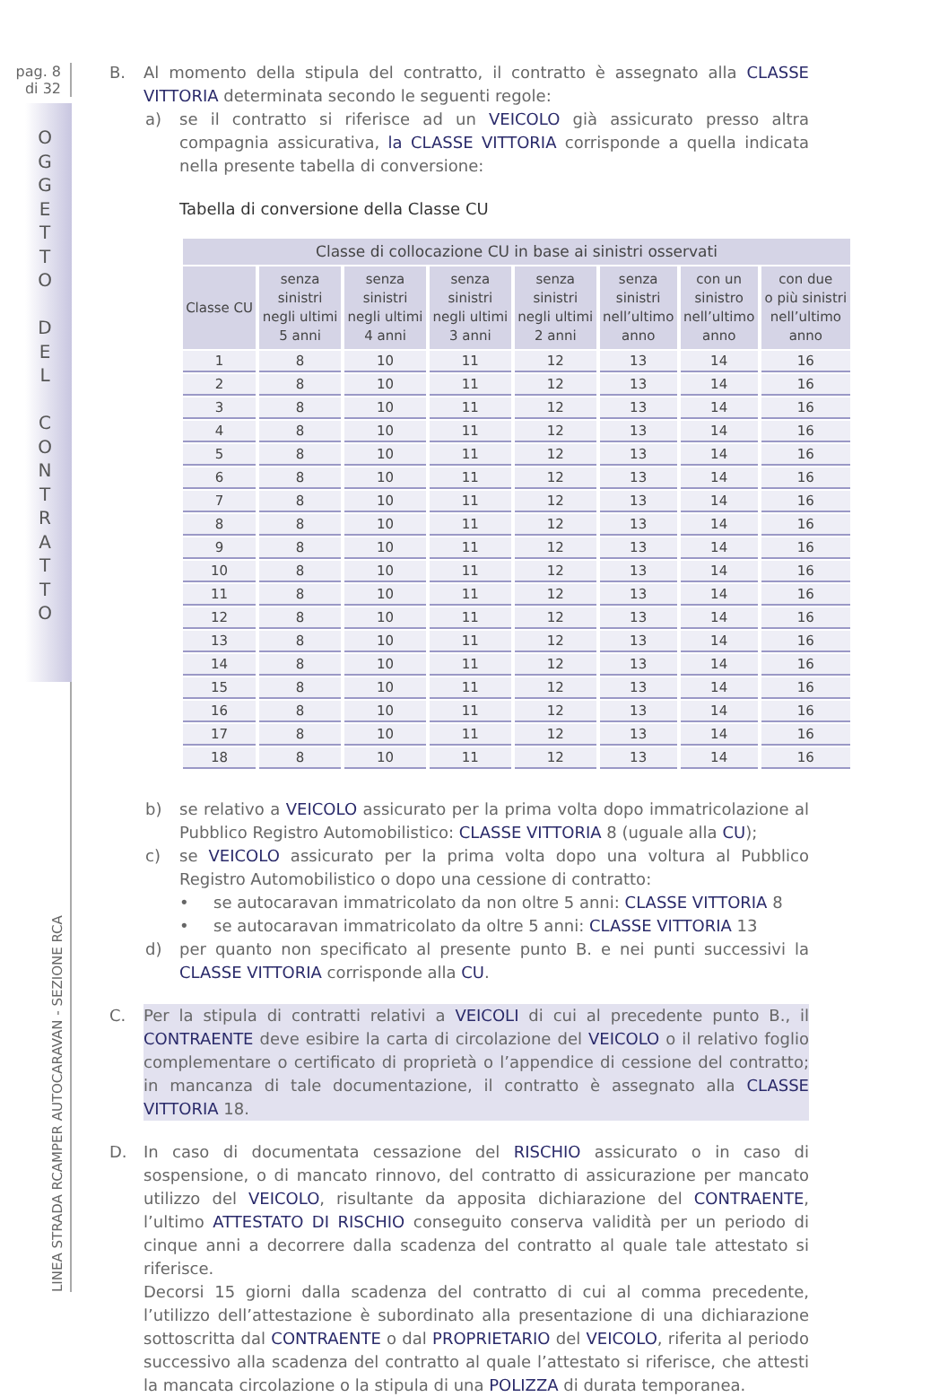pag. 8
di 32
O G G E T T O
D E L
C O N T R A T T O
LINEA STRADA RCAMPER AUTOCARAVAN - SEZIONE RCA
B. Al momento della stipula del contratto, il contratto è assegnato alla CLASSE VITTORIA determinata secondo le seguenti regole:
a) se il contratto si riferisce ad un VEICOLO già assicurato presso altra compagnia assicurativa, la CLASSE VITTORIA corrisponde a quella indicata nella presente tabella di conversione:
Tabella di conversione della Classe CU
| Classe di collocazione CU in base ai sinistri osservati | | | | | | | |
| --- | --- | --- | --- | --- | --- | --- | --- |
| Classe CU | senza sinistri negli ultimi 5 anni | senza sinistri negli ultimi 4 anni | senza sinistri negli ultimi 3 anni | senza sinistri negli ultimi 2 anni | senza sinistri nell’ultimo anno | con un sinistro nell’ultimo anno | con due o più sinistri nell’ultimo anno |
| 1 | 8 | 10 | 11 | 12 | 13 | 14 | 16 |
| 2 | 8 | 10 | 11 | 12 | 13 | 14 | 16 |
| 3 | 8 | 10 | 11 | 12 | 13 | 14 | 16 |
| 4 | 8 | 10 | 11 | 12 | 13 | 14 | 16 |
| 5 | 8 | 10 | 11 | 12 | 13 | 14 | 16 |
| 6 | 8 | 10 | 11 | 12 | 13 | 14 | 16 |
| 7 | 8 | 10 | 11 | 12 | 13 | 14 | 16 |
| 8 | 8 | 10 | 11 | 12 | 13 | 14 | 16 |
| 9 | 8 | 10 | 11 | 12 | 13 | 14 | 16 |
| 10 | 8 | 10 | 11 | 12 | 13 | 14 | 16 |
| 11 | 8 | 10 | 11 | 12 | 13 | 14 | 16 |
| 12 | 8 | 10 | 11 | 12 | 13 | 14 | 16 |
| 13 | 8 | 10 | 11 | 12 | 13 | 14 | 16 |
| 14 | 8 | 10 | 11 | 12 | 13 | 14 | 16 |
| 15 | 8 | 10 | 11 | 12 | 13 | 14 | 16 |
| 16 | 8 | 10 | 11 | 12 | 13 | 14 | 16 |
| 17 | 8 | 10 | 11 | 12 | 13 | 14 | 16 |
| 18 | 8 | 10 | 11 | 12 | 13 | 14 | 16 |
b) se relativo a VEICOLO assicurato per la prima volta dopo immatricolazione al Pubblico Registro Automobilistico: CLASSE VITTORIA 8 (uguale alla CU);
c) se VEICOLO assicurato per la prima volta dopo una voltura al Pubblico Registro Automobilistico o dopo una cessione di contratto:
• se autocaravan immatricolato da non oltre 5 anni: CLASSE VITTORIA 8
• se autocaravan immatricolato da oltre 5 anni: CLASSE VITTORIA 13
d) per quanto non specificato al presente punto B. e nei punti successivi la CLASSE VITTORIA corrisponde alla CU.
C. Per la stipula di contratti relativi a VEICOLI di cui al precedente punto B., il CONTRAENTE deve esibire la carta di circolazione del VEICOLO o il relativo foglio complementare o certificato di proprietà o l’appendice di cessione del contratto; in mancanza di tale documentazione, il contratto è assegnato alla CLASSE VITTORIA 18.
D. In caso di documentata cessazione del RISCHIO assicurato o in caso di sospensione, o di mancato rinnovo, del contratto di assicurazione per mancato utilizzo del VEICOLO, risultante da apposita dichiarazione del CONTRAENTE, l’ultimo ATTESTATO DI RISCHIO conseguito conserva validità per un periodo di cinque anni a decorrere dalla scadenza del contratto al quale tale attestato si riferisce.
Decorsi 15 giorni dalla scadenza del contratto di cui al comma precedente, l’utilizzo dell’attestazione è subordinato alla presentazione di una dichiarazione sottoscritta dal CONTRAENTE o dal PROPRIETARIO del VEICOLO, riferita al periodo successivo alla scadenza del contratto al quale l’attestato si riferisce, che attesti la mancata circolazione o la stipula di una POLIZZA di durata temporanea.